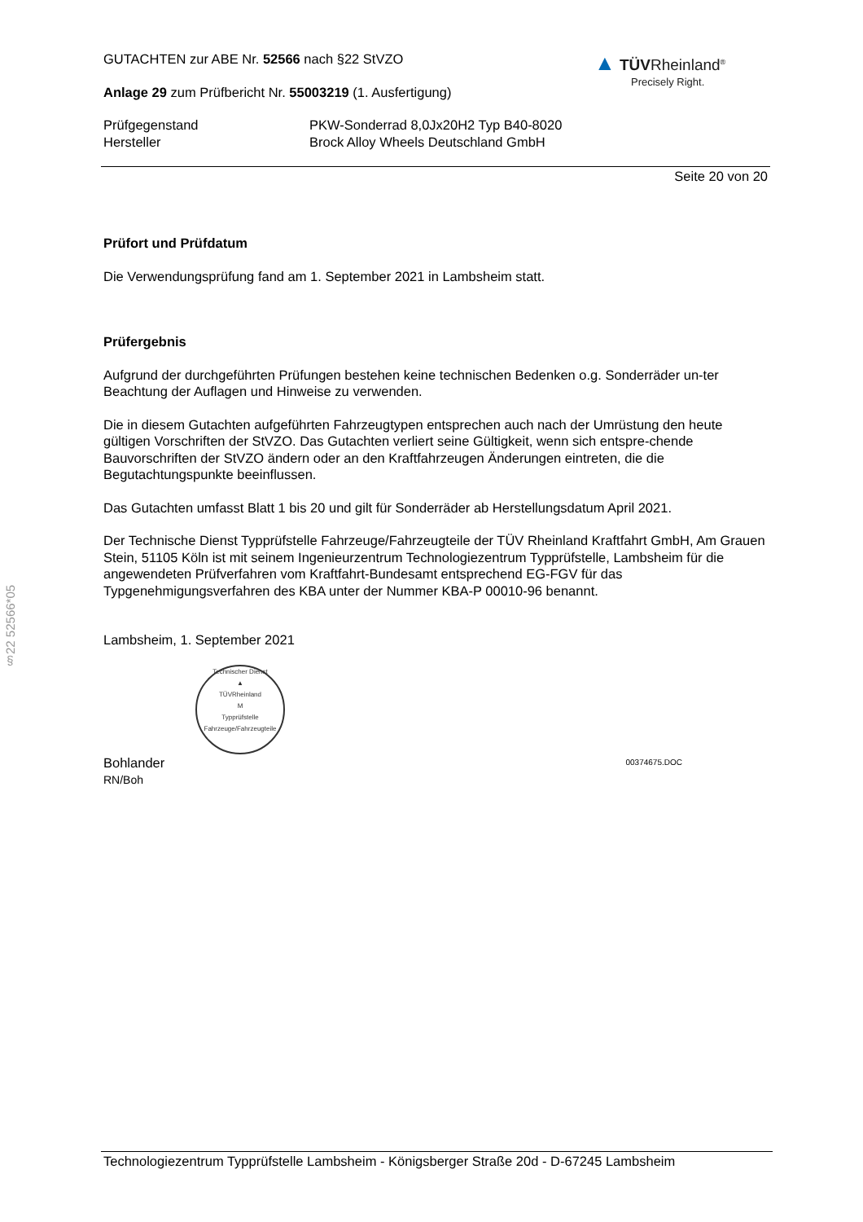▲ TÜVRheinland<sup>®</sup>
Precisely Right.
§22 52566*05
GUTACHTEN zur ABE Nr. 52566 nach §22 StVZO
Anlage 29 zum Prüfbericht Nr. 55003219 (1. Ausfertigung)
Prüfgegenstand
Hersteller
PKW-Sonderrad 8,0Jx20H2 Typ B40-8020
Brock Alloy Wheels Deutschland GmbH
Seite 20 von 20
Prüfort und Prüfdatum
Die Verwendungsprüfung fand am 1. September 2021 in Lambsheim statt.
Prüfergebnis
Aufgrund der durchgeführten Prüfungen bestehen keine technischen Bedenken o.g. Sonderräder un-ter Beachtung der Auflagen und Hinweise zu verwenden.
Die in diesem Gutachten aufgeführten Fahrzeugtypen entsprechen auch nach der Umrüstung den heute gültigen Vorschriften der StVZO. Das Gutachten verliert seine Gültigkeit, wenn sich entspre-chende Bauvorschriften der StVZO ändern oder an den Kraftfahrzeugen Änderungen eintreten, die die Begutachtungspunkte beeinflussen.
Das Gutachten umfasst Blatt 1 bis 20 und gilt für Sonderräder ab Herstellungsdatum April 2021.
Der Technische Dienst Typprüfstelle Fahrzeuge/Fahrzeugteile der TÜV Rheinland Kraftfahrt GmbH, Am Grauen Stein, 51105 Köln ist mit seinem Ingenieurzentrum Technologiezentrum Typprüfstelle, Lambsheim für die angewendeten Prüfverfahren vom Kraftfahrt-Bundesamt entsprechend EG-FGV für das Typgenehmigungsverfahren des KBA unter der Nummer KBA-P 00010-96 benannt.
Lambsheim, 1. September 2021
Technischer Dienst
▲
TÜVRheinland
M
Typprüfstelle Fahrzeuge/Fahrzeugteile
Bohlander
RN/Boh
00374675.DOC
Technologiezentrum Typprüfstelle Lambsheim - Königsberger Straße 20d - D-67245 Lambsheim